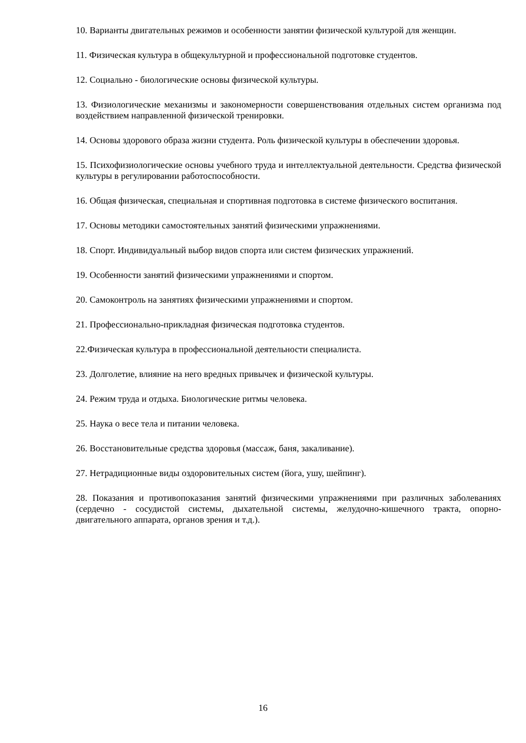10. Варианты двигательных режимов и особенности занятии физической культурой для женщин.
11. Физическая культура в общекультурной и профессиональной подготовке студентов.
12. Социально - биологические основы физической культуры.
13. Физиологические механизмы и закономерности совершенствования отдельных систем организма под воздействием направленной физической тренировки.
14. Основы здорового образа жизни студента. Роль физической культуры в обеспечении здоровья.
15. Психофизиологические основы учебного труда и интеллектуальной деятельности. Средства физической культуры в регулировании работоспособности.
16. Общая физическая, специальная и спортивная подготовка в системе физического воспитания.
17. Основы методики самостоятельных занятий физическими упражнениями.
18. Спорт. Индивидуальный выбор видов спорта или систем физических упражнений.
19. Особенности занятий физическими упражнениями и спортом.
20. Самоконтроль на занятиях физическими упражнениями и спортом.
21. Профессионально-прикладная физическая подготовка студентов.
22.Физическая культура в профессиональной деятельности специалиста.
23. Долголетие, влияние на него вредных привычек и физической культуры.
24. Режим труда и отдыха. Биологические ритмы человека.
25. Наука о весе тела и питании человека.
26. Восстановительные средства здоровья (массаж, баня, закаливание).
27. Нетрадиционные виды оздоровительных систем (йога, ушу, шейпинг).
28. Показания и противопоказания занятий физическими упражнениями при различных заболеваниях (сердечно - сосудистой системы, дыхательной системы, желудочно-кишечного тракта, опорно-двигательного аппарата, органов зрения и т.д.).
16